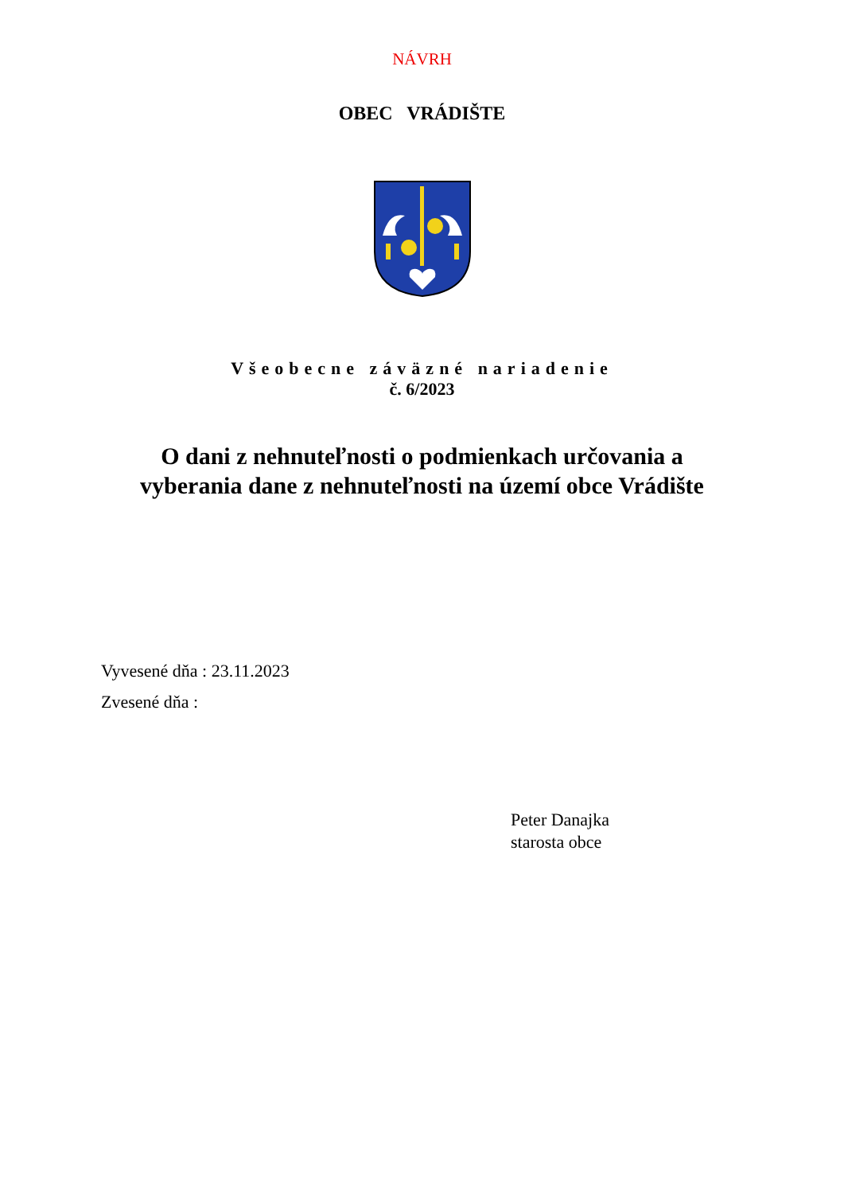NÁVRH
OBEC VRÁDIŠTE
Všeobecne záväzné nariadenie
č. 6/2023
O dani z nehnuteľnosti o podmienkach určovania a
vyberania dane z nehnuteľnosti na území obce Vrádište
Vyvesené dňa : 23.11.2023
Zvesené dňa :
Peter Danajka
starosta obce